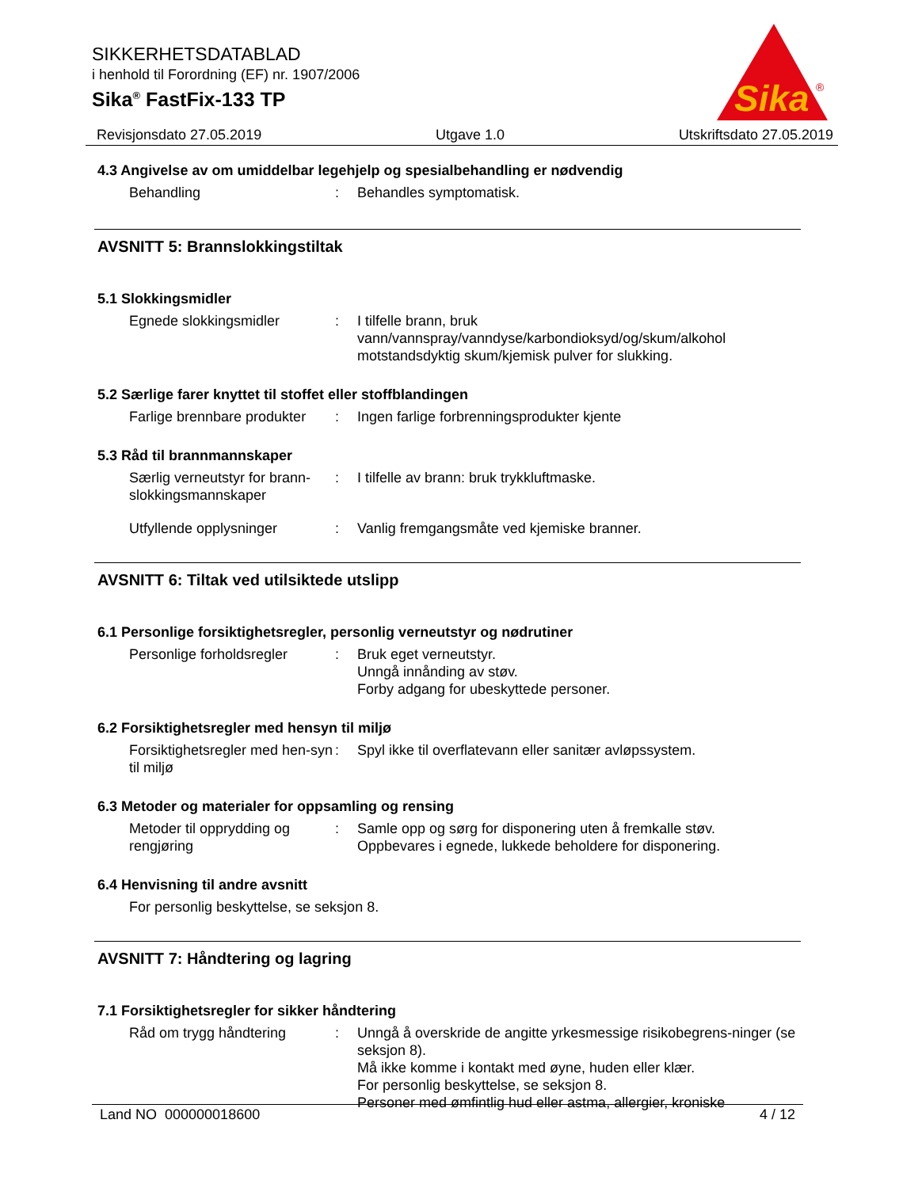SIKKERHETSDATABLAD
i henhold til Forordning (EF) nr. 1907/2006
Sika<sup>®</sup> FastFix-133 TP
Sika
®
Revisjonsdato 27.05.2019 Utgave 1.0 Utskriftsdato 27.05.2019
4.3 Angivelse av om umiddelbar legehjelp og spesialbehandling er nødvendig
Behandling : Behandles symptomatisk.
AVSNITT 5: Brannslokkingstiltak
5.1 Slokkingsmidler
Egnede slokkingsmidler : I tilfelle brann, bruk vann/vannspray/vanndyse/karbondioksyd/og/skum/alkohol motstandsdyktig skum/kjemisk pulver for slukking.
5.2 Særlige farer knyttet til stoffet eller stoffblandingen
Farlige brennbare produkter
: Ingen farlige forbrenningsprodukter kjente
5.3 Råd til brannmannskaper
Særlig verneutstyr for brann-slokkingsmannskaper
: I tilfelle av brann: bruk trykkluftmaske.
Utfyllende opplysninger : Vanlig fremgangsmåte ved kjemiske branner.
AVSNITT 6: Tiltak ved utilsiktede utslipp
6.1 Personlige forsiktighetsregler, personlig verneutstyr og nødrutiner
Personlige forholdsregler
: Bruk eget verneutstyr.
Unngå innånding av støv.
Forby adgang for ubeskyttede personer.
6.2 Forsiktighetsregler med hensyn til miljø
Forsiktighetsregler med hen-syn til miljø
: Spyl ikke til overflatevann eller sanitær avløpssystem.
6.3 Metoder og materialer for oppsamling og rensing
Metoder til opprydding og rengjøring
: Samle opp og sørg for disponering uten å fremkalle støv.
Oppbevares i egnede, lukkede beholdere for disponering.
6.4 Henvisning til andre avsnitt
For personlig beskyttelse, se seksjon 8.
AVSNITT 7: Håndtering og lagring
7.1 Forsiktighetsregler for sikker håndtering
Råd om trygg håndtering : Unngå å overskride de angitte yrkesmessige risikobegrens-ninger (se seksjon 8).
Må ikke komme i kontakt med øyne, huden eller klær.
For personlig beskyttelse, se seksjon 8.
Personer med ømfintlig hud eller astma, allergier, kroniske
Land NO 000000018600 4 / 12